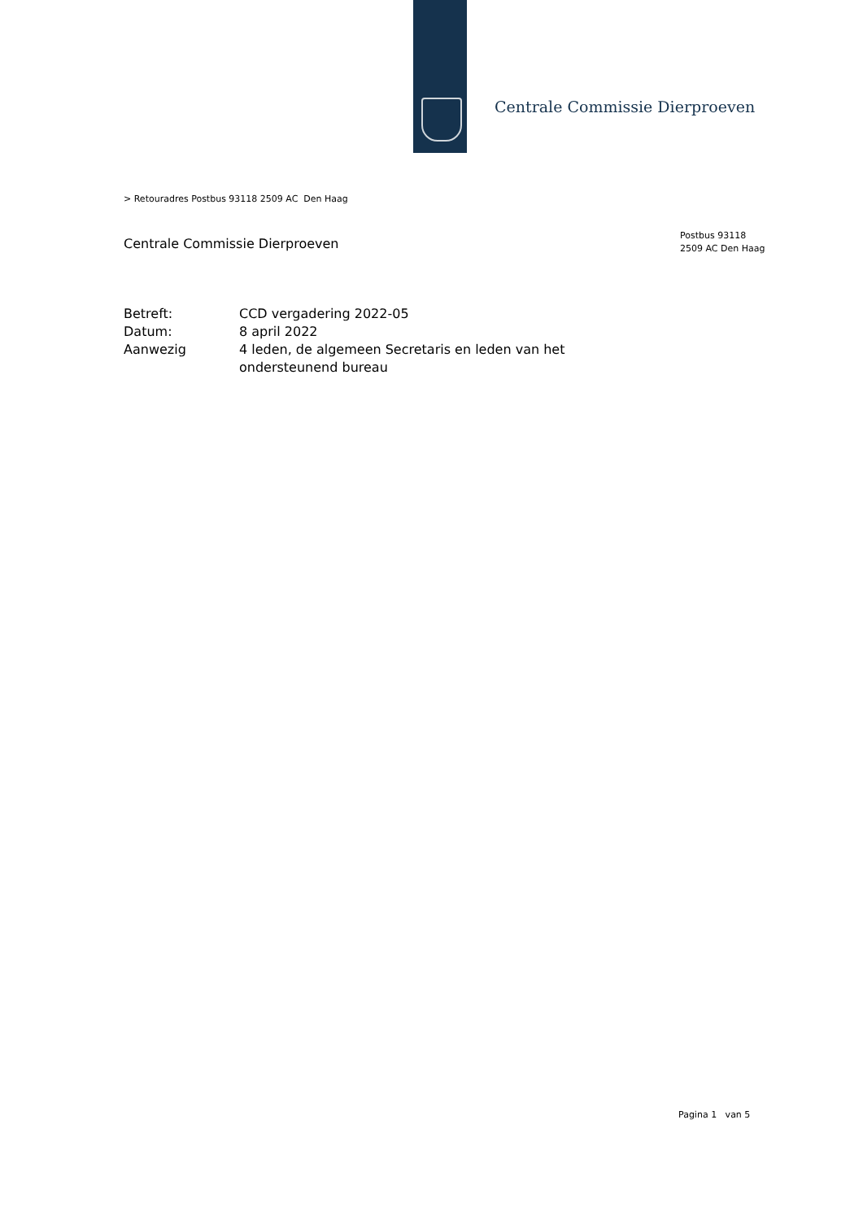Centrale Commissie Dierproeven
> Retouradres Postbus 93118 2509 AC Den Haag
Centrale Commissie Dierproeven
Postbus 93118
2509 AC Den Haag
| Betreft: | CCD vergadering 2022-05 |
| Datum: | 8 april 2022 |
| Aanwezig | 4 leden, de algemeen Secretaris en leden van het ondersteunend bureau |
Pagina 1 van 5